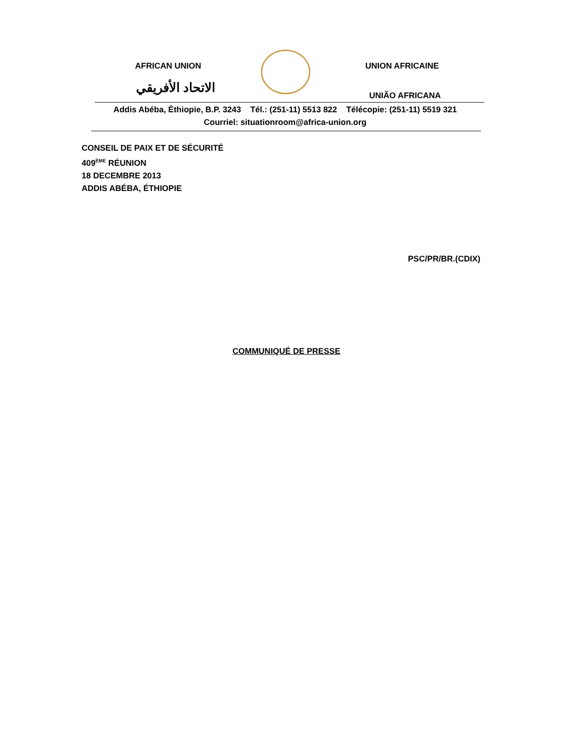AFRICAN UNION
الاتحاد الأفريقي
UNION AFRICAINE
UNIÃO AFRICANA
Addis Abéba, Éthiopie, B.P. 3243 Tél.: (251-11) 5513 822 Télécopie: (251-11) 5519 321
Courriel: situationroom@africa-union.org
CONSEIL DE PAIX ET DE SÉCURITÉ
409<sup>ÈME</sup> RÉUNION
18 DECEMBRE 2013
ADDIS ABÉBA, ÉTHIOPIE
PSC/PR/BR.(CDIX)
COMMUNIQUÉ DE PRESSE